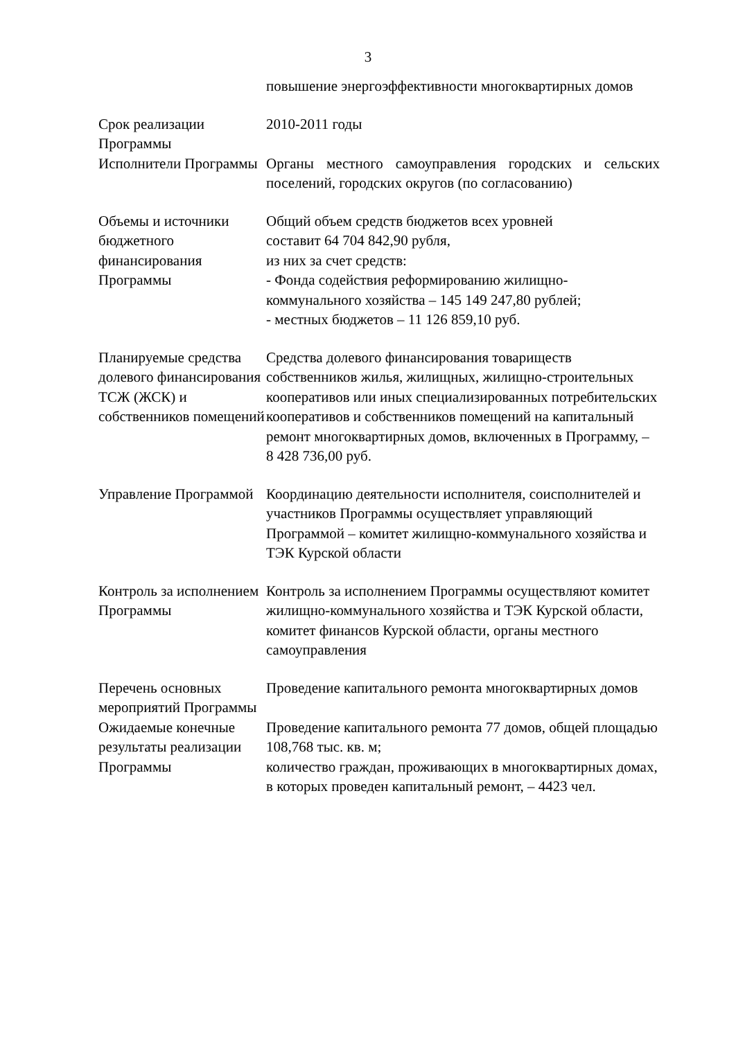3
| | повышение энергоэффективности многоквартирных домов |
| Срок реализации Программы | 2010-2011 годы |
| Исполнители Программы | Органы местного самоуправления городских и сельских поселений, городских округов (по согласованию) |
| Объемы и источники бюджетного финансирования Программы | Общий объем средств бюджетов всех уровней составит 64 704 842,90 рубля, из них за счет средств: - Фонда содействия реформированию жилищно-коммунального хозяйства – 145 149 247,80 рублей; - местных бюджетов – 11 126 859,10 руб. |
| Планируемые средства долевого финансирования ТСЖ (ЖСК) и собственников помещений | Средства долевого финансирования товариществ собственников жилья, жилищных, жилищно-строительных кооперативов или иных специализированных потребительских кооперативов и собственников помещений на капитальный ремонт многоквартирных домов, включенных в Программу, – 8 428 736,00 руб. |
| Управление Программой | Координацию деятельности исполнителя, соисполнителей и участников Программы осуществляет управляющий Программой – комитет жилищно-коммунального хозяйства и ТЭК Курской области |
| Контроль за исполнением Программы | Контроль за исполнением Программы осуществляют комитет жилищно-коммунального хозяйства и ТЭК Курской области, комитет финансов Курской области, органы местного самоуправления |
| Перечень основных мероприятий Программы | Проведение капитального ремонта многоквартирных домов |
| Ожидаемые конечные результаты реализации Программы | Проведение капитального ремонта 77 домов, общей площадью 108,768 тыс. кв. м; количество граждан, проживающих в многоквартирных домах, в которых проведен капитальный ремонт, – 4423 чел. |